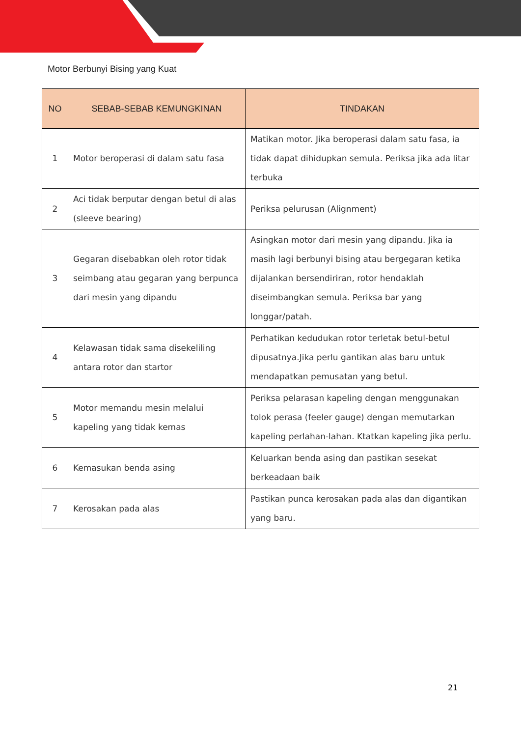Motor Berbunyi Bising yang Kuat
| NO | SEBAB-SEBAB KEMUNGKINAN | TINDAKAN |
| --- | --- | --- |
| 1 | Motor beroperasi di dalam satu fasa | Matikan motor. Jika beroperasi dalam satu fasa, ia tidak dapat dihidupkan semula. Periksa jika ada litar terbuka |
| 2 | Aci tidak berputar dengan betul di alas (sleeve bearing) | Periksa pelurusan (Alignment) |
| 3 | Gegaran disebabkan oleh rotor tidak seimbang atau gegaran yang berpunca dari mesin yang dipandu | Asingkan motor dari mesin yang dipandu. Jika ia masih lagi berbunyi bising atau bergegaran ketika dijalankan bersendiriran, rotor hendaklah diseimbangkan semula. Periksa bar yang longgar/patah. |
| 4 | Kelawasan tidak sama disekeliling antara rotor dan startor | Perhatikan kedudukan rotor terletak betul-betul dipusatnya.Jika perlu gantikan alas baru untuk mendapatkan pemusatan yang betul. |
| 5 | Motor memandu mesin melalui kapeling yang tidak kemas | Periksa pelarasan kapeling dengan menggunakan tolok perasa (feeler gauge) dengan memutarkan kapeling perlahan-lahan. Ktatkan kapeling jika perlu. |
| 6 | Kemasukan benda asing | Keluarkan benda asing dan pastikan sesekat berkeadaan baik |
| 7 | Kerosakan pada alas | Pastikan punca kerosakan pada alas dan digantikan yang baru. |
21